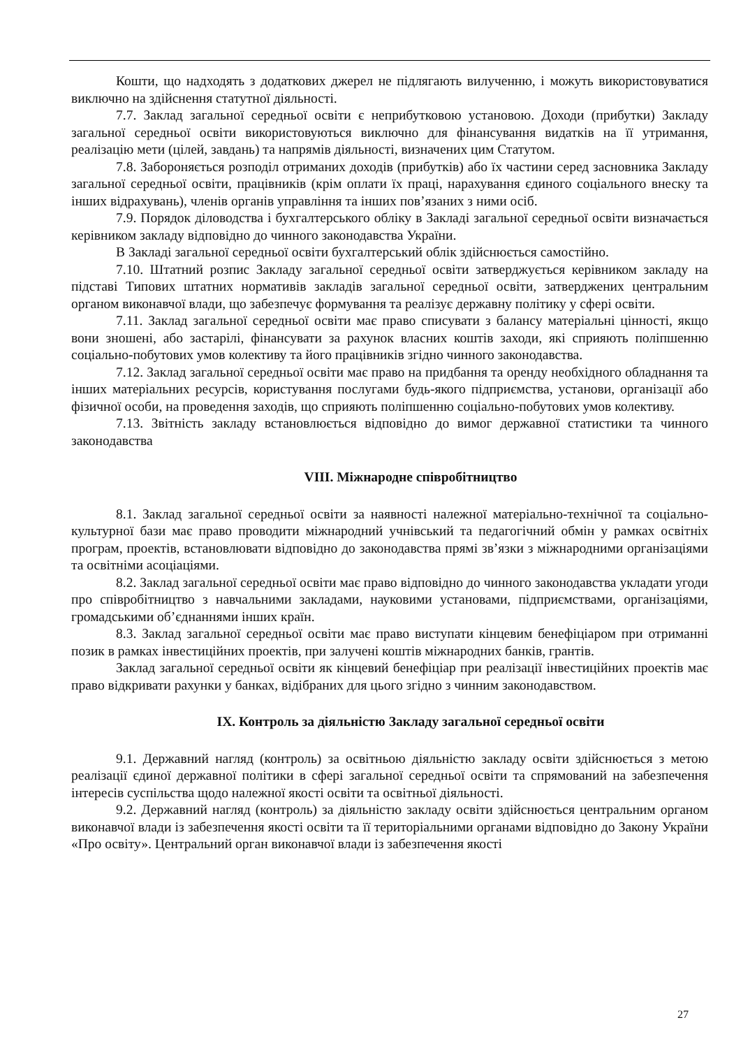Кошти, що надходять з додаткових джерел не підлягають вилученню, і можуть використовуватися виключно на здійснення статутної діяльності.
7.7. Заклад загальної середньої освіти є неприбутковою установою. Доходи (прибутки) Закладу загальної середньої освіти використовуються виключно для фінансування видатків на її утримання, реалізацію мети (цілей, завдань) та напрямів діяльності, визначених цим Статутом.
7.8. Забороняється розподіл отриманих доходів (прибутків) або їх частини серед засновника Закладу загальної середньої освіти, працівників (крім оплати їх праці, нарахування єдиного соціального внеску та інших відрахувань), членів органів управління та інших пов’язаних з ними осіб.
7.9. Порядок діловодства і бухгалтерського обліку в Закладі загальної середньої освіти визначається керівником закладу відповідно до чинного законодавства України.
В Закладі загальної середньої освіти бухгалтерський облік здійснюється самостійно.
7.10. Штатний розпис Закладу загальної середньої освіти затверджується керівником закладу на підставі Типових штатних нормативів закладів загальної середньої освіти, затверджених центральним органом виконавчої влади, що забезпечує формування та реалізує державну політику у сфері освіти.
7.11. Заклад загальної середньої освіти має право списувати з балансу матеріальні цінності, якщо вони зношені, або застарілі, фінансувати за рахунок власних коштів заходи, які сприяють поліпшенню соціально-побутових умов колективу та його працівників згідно чинного законодавства.
7.12. Заклад загальної середньої освіти має право на придбання та оренду необхідного обладнання та інших матеріальних ресурсів, користування послугами будь-якого підприємства, установи, організації або фізичної особи, на проведення заходів, що сприяють поліпшенню соціально-побутових умов колективу.
7.13. Звітність закладу встановлюється відповідно до вимог державної статистики та чинного законодавства
VIII. Міжнародне співробітництво
8.1. Заклад загальної середньої освіти за наявності належної матеріально-технічної та соціально-культурної бази має право проводити міжнародний учнівський та педагогічний обмін у рамках освітніх програм, проектів, встановлювати відповідно до законодавства прямі зв’язки з міжнародними організаціями та освітніми асоціаціями.
8.2. Заклад загальної середньої освіти має право відповідно до чинного законодавства укладати угоди про співробітництво з навчальними закладами, науковими установами, підприємствами, організаціями, громадськими об’єднаннями інших країн.
8.3. Заклад загальної середньої освіти має право виступати кінцевим бенефіціаром при отриманні позик в рамках інвестиційних проектів, при залучені коштів міжнародних банків, грантів.
Заклад загальної середньої освіти як кінцевий бенефіціар при реалізації інвестиційних проектів має право відкривати рахунки у банках, відібраних для цього згідно з чинним законодавством.
IX. Контроль за діяльністю Закладу загальної середньої освіти
9.1. Державний нагляд (контроль) за освітньою діяльністю закладу освіти здійснюється з метою реалізації єдиної державної політики в сфері загальної середньої освіти та спрямований на забезпечення інтересів суспільства щодо належної якості освіти та освітньої діяльності.
9.2. Державний нагляд (контроль) за діяльністю закладу освіти здійснюється центральним органом виконавчої влади із забезпечення якості освіти та її територіальними органами відповідно до Закону України «Про освіту». Центральний орган виконавчої влади із забезпечення якості
27